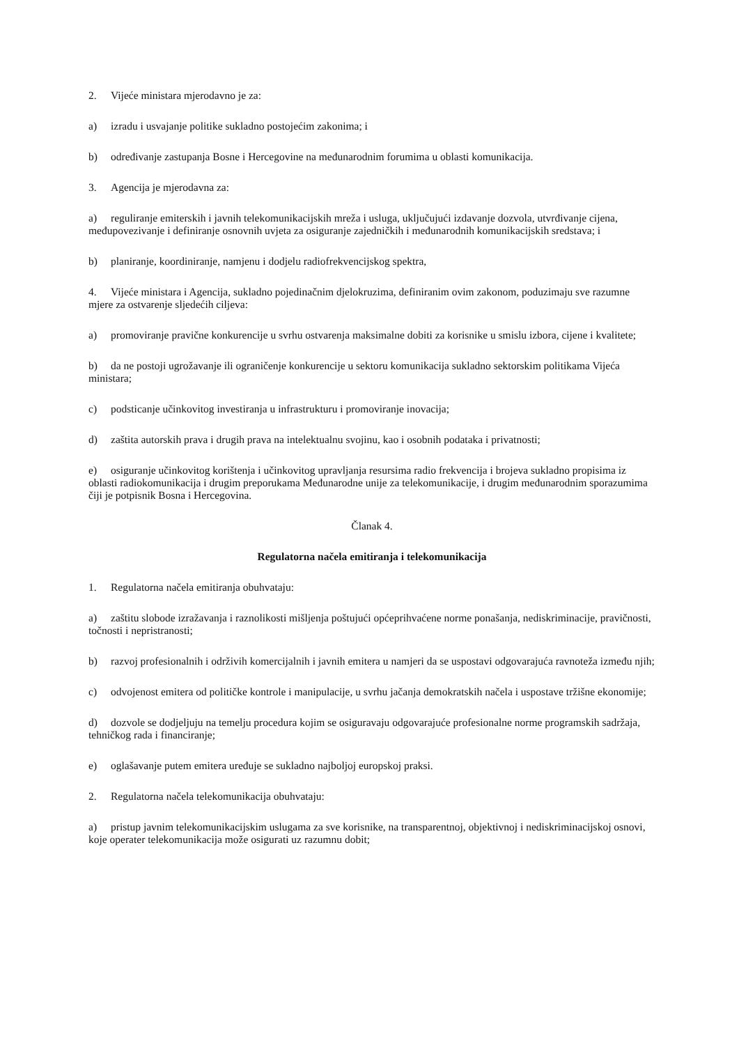2. Vijeće ministara mjerodavno je za:
a) izradu i usvajanje politike sukladno postojećim zakonima; i
b) određivanje zastupanja Bosne i Hercegovine na međunarodnim forumima u oblasti komunikacija.
3. Agencija je mjerodavna za:
a) reguliranje emiterskih i javnih telekomunikacijskih mreža i usluga, uključujući izdavanje dozvola, utvrđivanje cijena, međupovezivanje i definiranje osnovnih uvjeta za osiguranje zajedničkih i međunarodnih komunikacijskih sredstava; i
b) planiranje, koordiniranje, namjenu i dodjelu radiofrekvencijskog spektra,
4. Vijeće ministara i Agencija, sukladno pojedinačnim djelokruzima, definiranim ovim zakonom, poduzimaju sve razumne mjere za ostvarenje sljedećih ciljeva:
a) promoviranje pravične konkurencije u svrhu ostvarenja maksimalne dobiti za korisnike u smislu izbora, cijene i kvalitete;
b) da ne postoji ugrožavanje ili ograničenje konkurencije u sektoru komunikacija sukladno sektorskim politikama Vijeća ministara;
c) podsticanje učinkovitog investiranja u infrastrukturu i promoviranje inovacija;
d) zaštita autorskih prava i drugih prava na intelektualnu svojinu, kao i osobnih podataka i privatnosti;
e) osiguranje učinkovitog korištenja i učinkovitog upravljanja resursima radio frekvencija i brojeva sukladno propisima iz oblasti radiokomunikacija i drugim preporukama Međunarodne unije za telekomunikacije, i drugim međunarodnim sporazumima čiji je potpisnik Bosna i Hercegovina.
Članak 4.
Regulatorna načela emitiranja i telekomunikacija
1. Regulatorna načela emitiranja obuhvataju:
a) zaštitu slobode izražavanja i raznolikosti mišljenja poštujući općeprihvaćene norme ponašanja, nediskriminacije, pravičnosti, točnosti i nepristranosti;
b) razvoj profesionalnih i održivih komercijalnih i javnih emitera u namjeri da se uspostavi odgovarajuća ravnoteža između njih;
c) odvojenost emitera od političke kontrole i manipulacije, u svrhu jačanja demokratskih načela i uspostave tržišne ekonomije;
d) dozvole se dodjeljuju na temelju procedura kojim se osiguravaju odgovarajuće profesionalne norme programskih sadržaja, tehničkog rada i financiranje;
e) oglašavanje putem emitera uređuje se sukladno najboljoj europskoj praksi.
2. Regulatorna načela telekomunikacija obuhvataju:
a) pristup javnim telekomunikacijskim uslugama za sve korisnike, na transparentnoj, objektivnoj i nediskriminacijskoj osnovi, koje operater telekomunikacija može osigurati uz razumnu dobit;